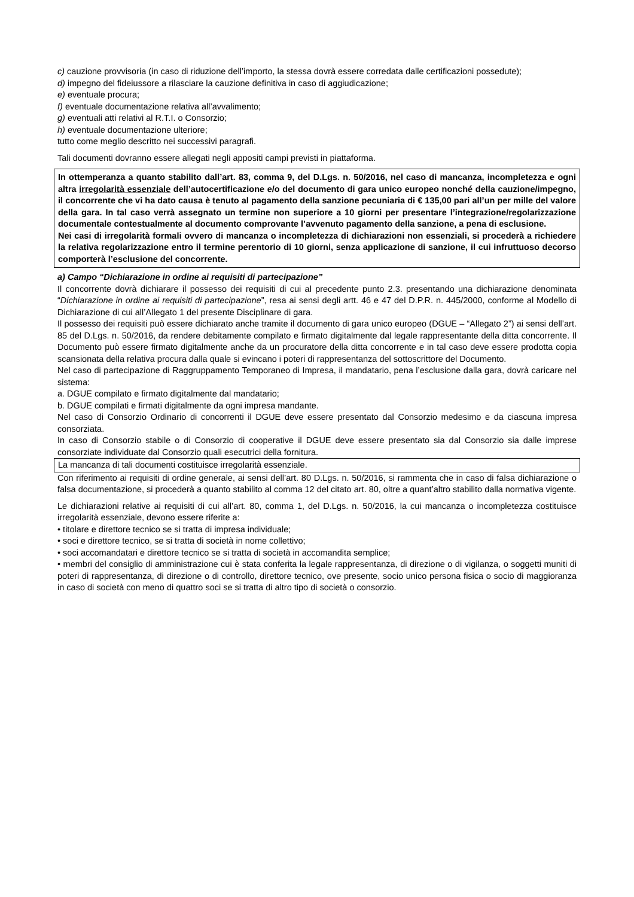c) cauzione provvisoria (in caso di riduzione dell’importo, la stessa dovrà essere corredata dalle certificazioni possedute);
d) impegno del fideiussore a rilasciare la cauzione definitiva in caso di aggiudicazione;
e) eventuale procura;
f) eventuale documentazione relativa all’avvalimento;
g) eventuali atti relativi al R.T.I. o Consorzio;
h) eventuale documentazione ulteriore;
tutto come meglio descritto nei successivi paragrafi.
Tali documenti dovranno essere allegati negli appositi campi previsti in piattaforma.
In ottemperanza a quanto stabilito dall’art. 83, comma 9, del D.Lgs. n. 50/2016, nel caso di mancanza, incompletezza e ogni altra irregolarità essenziale dell’autocertificazione e/o del documento di gara unico europeo nonché della cauzione/impegno, il concorrente che vi ha dato causa è tenuto al pagamento della sanzione pecuniaria di € 135,00 pari all’un per mille del valore della gara. In tal caso verrà assegnato un termine non superiore a 10 giorni per presentare l’integrazione/regolarizzazione documentale contestualmente al documento comprovante l’avvenuto pagamento della sanzione, a pena di esclusione.
Nei casi di irregolarità formali ovvero di mancanza o incompletezza di dichiarazioni non essenziali, si procederà a richiedere la relativa regolarizzazione entro il termine perentorio di 10 giorni, senza applicazione di sanzione, il cui infruttuoso decorso comporterà l’esclusione del concorrente.
a) Campo “Dichiarazione in ordine ai requisiti di partecipazione”
Il concorrente dovrà dichiarare il possesso dei requisiti di cui al precedente punto 2.3. presentando una dichiarazione denominata “Dichiarazione in ordine ai requisiti di partecipazione”, resa ai sensi degli artt. 46 e 47 del D.P.R. n. 445/2000, conforme al Modello di Dichiarazione di cui all’Allegato 1 del presente Disciplinare di gara.
Il possesso dei requisiti può essere dichiarato anche tramite il documento di gara unico europeo (DGUE – “Allegato 2”) ai sensi dell’art. 85 del D.Lgs. n. 50/2016, da rendere debitamente compilato e firmato digitalmente dal legale rappresentante della ditta concorrente. Il Documento può essere firmato digitalmente anche da un procuratore della ditta concorrente e in tal caso deve essere prodotta copia scansionata della relativa procura dalla quale si evincano i poteri di rappresentanza del sottoscrittore del Documento.
Nel caso di partecipazione di Raggruppamento Temporaneo di Impresa, il mandatario, pena l’esclusione dalla gara, dovrà caricare nel sistema:
a. DGUE compilato e firmato digitalmente dal mandatario;
b. DGUE compilati e firmati digitalmente da ogni impresa mandante.
Nel caso di Consorzio Ordinario di concorrenti il DGUE deve essere presentato dal Consorzio medesimo e da ciascuna impresa consorziata.
In caso di Consorzio stabile o di Consorzio di cooperative il DGUE deve essere presentato sia dal Consorzio sia dalle imprese consorziate individuate dal Consorzio quali esecutrici della fornitura.
La mancanza di tali documenti costituisce irregolarità essenziale.
Con riferimento ai requisiti di ordine generale, ai sensi dell’art. 80 D.Lgs. n. 50/2016, si rammenta che in caso di falsa dichiarazione o falsa documentazione, si procederà a quanto stabilito al comma 12 del citato art. 80, oltre a quant’altro stabilito dalla normativa vigente.
Le dichiarazioni relative ai requisiti di cui all’art. 80, comma 1, del D.Lgs. n. 50/2016, la cui mancanza o incompletezza costituisce irregolarità essenziale, devono essere riferite a:
• titolare e direttore tecnico se si tratta di impresa individuale;
• soci e direttore tecnico, se si tratta di società in nome collettivo;
• soci accomandatari e direttore tecnico se si tratta di società in accomandita semplice;
• membri del consiglio di amministrazione cui è stata conferita la legale rappresentanza, di direzione o di vigilanza, o soggetti muniti di poteri di rappresentanza, di direzione o di controllo, direttore tecnico, ove presente, socio unico persona fisica o socio di maggioranza in caso di società con meno di quattro soci se si tratta di altro tipo di società o consorzio.